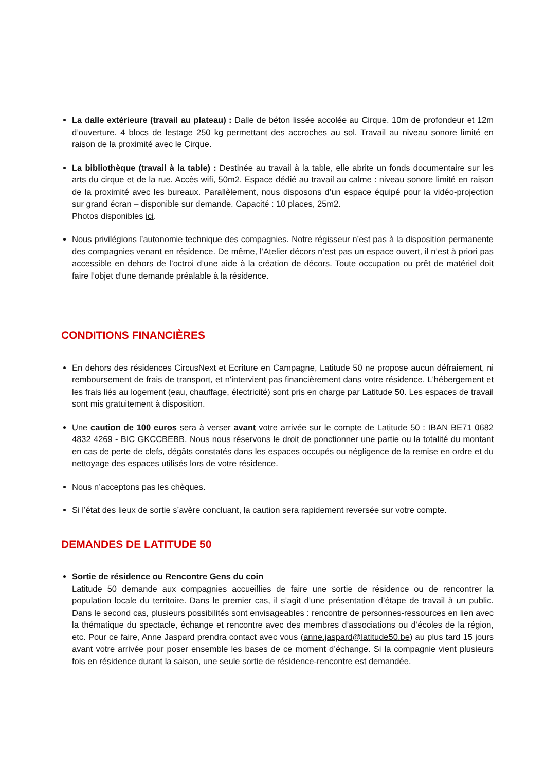La dalle extérieure (travail au plateau) : Dalle de béton lissée accolée au Cirque. 10m de profondeur et 12m d’ouverture. 4 blocs de lestage 250 kg permettant des accroches au sol. Travail au niveau sonore limité en raison de la proximité avec le Cirque.
La bibliothèque (travail à la table) : Destinée au travail à la table, elle abrite un fonds documentaire sur les arts du cirque et de la rue. Accès wifi, 50m2. Espace dédié au travail au calme : niveau sonore limité en raison de la proximité avec les bureaux. Parallèlement, nous disposons d’un espace équipé pour la vidéo-projection sur grand écran – disponible sur demande. Capacité : 10 places, 25m2.
Photos disponibles ici.
Nous privilégions l’autonomie technique des compagnies. Notre régisseur n’est pas à la disposition permanente des compagnies venant en résidence. De même, l’Atelier décors n’est pas un espace ouvert, il n’est à priori pas accessible en dehors de l’octroi d’une aide à la création de décors. Toute occupation ou prêt de matériel doit faire l’objet d’une demande préalable à la résidence.
CONDITIONS FINANCIÈRES
En dehors des résidences CircusNext et Ecriture en Campagne, Latitude 50 ne propose aucun défraiement, ni remboursement de frais de transport, et n'intervient pas financièrement dans votre résidence. L'hébergement et les frais liés au logement (eau, chauffage, électricité) sont pris en charge par Latitude 50. Les espaces de travail sont mis gratuitement à disposition.
Une caution de 100 euros sera à verser avant votre arrivée sur le compte de Latitude 50 : IBAN BE71 0682 4832 4269 - BIC GKCCBEBB. Nous nous réservons le droit de ponctionner une partie ou la totalité du montant en cas de perte de clefs, dégâts constatés dans les espaces occupés ou négligence de la remise en ordre et du nettoyage des espaces utilisés lors de votre résidence.
Nous n’acceptons pas les chèques.
Si l’état des lieux de sortie s’avère concluant, la caution sera rapidement reversée sur votre compte.
DEMANDES DE LATITUDE 50
Sortie de résidence ou Rencontre Gens du coin
Latitude 50 demande aux compagnies accueillies de faire une sortie de résidence ou de rencontrer la population locale du territoire. Dans le premier cas, il s’agit d’une présentation d’étape de travail à un public. Dans le second cas, plusieurs possibilités sont envisageables : rencontre de personnes-ressources en lien avec la thématique du spectacle, échange et rencontre avec des membres d’associations ou d’écoles de la région, etc. Pour ce faire, Anne Jaspard prendra contact avec vous (anne.jaspard@latitude50.be) au plus tard 15 jours avant votre arrivée pour poser ensemble les bases de ce moment d’échange. Si la compagnie vient plusieurs fois en résidence durant la saison, une seule sortie de résidence-rencontre est demandée.